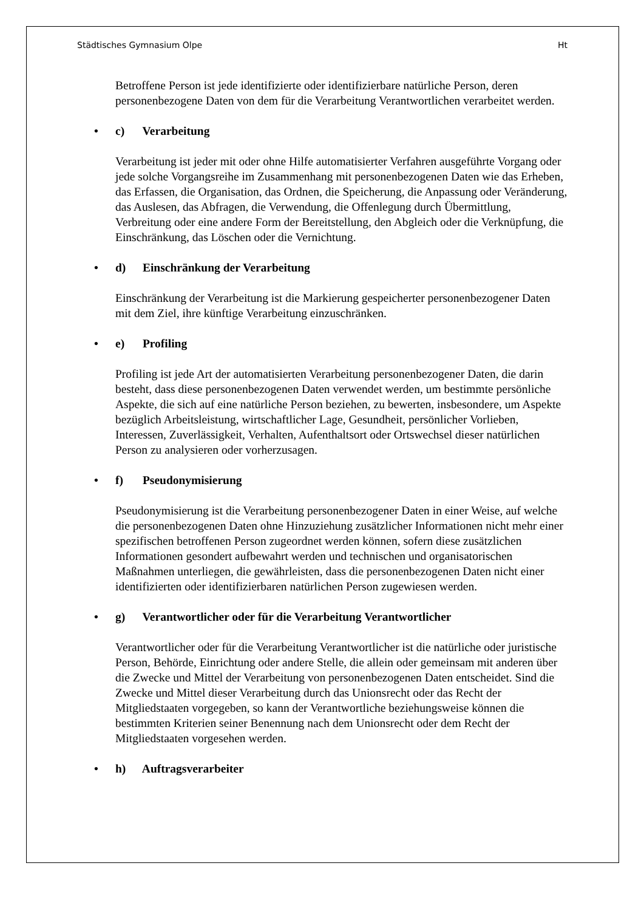Städtisches Gymnasium Olpe Ht
Betroffene Person ist jede identifizierte oder identifizierbare natürliche Person, deren personenbezogene Daten von dem für die Verarbeitung Verantwortlichen verarbeitet werden.
• c) Verarbeitung
Verarbeitung ist jeder mit oder ohne Hilfe automatisierter Verfahren ausgeführte Vorgang oder jede solche Vorgangsreihe im Zusammenhang mit personenbezogenen Daten wie das Erheben, das Erfassen, die Organisation, das Ordnen, die Speicherung, die Anpassung oder Veränderung, das Auslesen, das Abfragen, die Verwendung, die Offenlegung durch Übermittlung, Verbreitung oder eine andere Form der Bereitstellung, den Abgleich oder die Verknüpfung, die Einschränkung, das Löschen oder die Vernichtung.
• d) Einschränkung der Verarbeitung
Einschränkung der Verarbeitung ist die Markierung gespeicherter personenbezogener Daten mit dem Ziel, ihre künftige Verarbeitung einzuschränken.
• e) Profiling
Profiling ist jede Art der automatisierten Verarbeitung personenbezogener Daten, die darin besteht, dass diese personenbezogenen Daten verwendet werden, um bestimmte persönliche Aspekte, die sich auf eine natürliche Person beziehen, zu bewerten, insbesondere, um Aspekte bezüglich Arbeitsleistung, wirtschaftlicher Lage, Gesundheit, persönlicher Vorlieben, Interessen, Zuverlässigkeit, Verhalten, Aufenthaltsort oder Ortswechsel dieser natürlichen Person zu analysieren oder vorherzusagen.
• f) Pseudonymisierung
Pseudonymisierung ist die Verarbeitung personenbezogener Daten in einer Weise, auf welche die personenbezogenen Daten ohne Hinzuziehung zusätzlicher Informationen nicht mehr einer spezifischen betroffenen Person zugeordnet werden können, sofern diese zusätzlichen Informationen gesondert aufbewahrt werden und technischen und organisatorischen Maßnahmen unterliegen, die gewährleisten, dass die personenbezogenen Daten nicht einer identifizierten oder identifizierbaren natürlichen Person zugewiesen werden.
• g) Verantwortlicher oder für die Verarbeitung Verantwortlicher
Verantwortlicher oder für die Verarbeitung Verantwortlicher ist die natürliche oder juristische Person, Behörde, Einrichtung oder andere Stelle, die allein oder gemeinsam mit anderen über die Zwecke und Mittel der Verarbeitung von personenbezogenen Daten entscheidet. Sind die Zwecke und Mittel dieser Verarbeitung durch das Unionsrecht oder das Recht der Mitgliedstaaten vorgegeben, so kann der Verantwortliche beziehungsweise können die bestimmten Kriterien seiner Benennung nach dem Unionsrecht oder dem Recht der Mitgliedstaaten vorgesehen werden.
• h) Auftragsverarbeiter